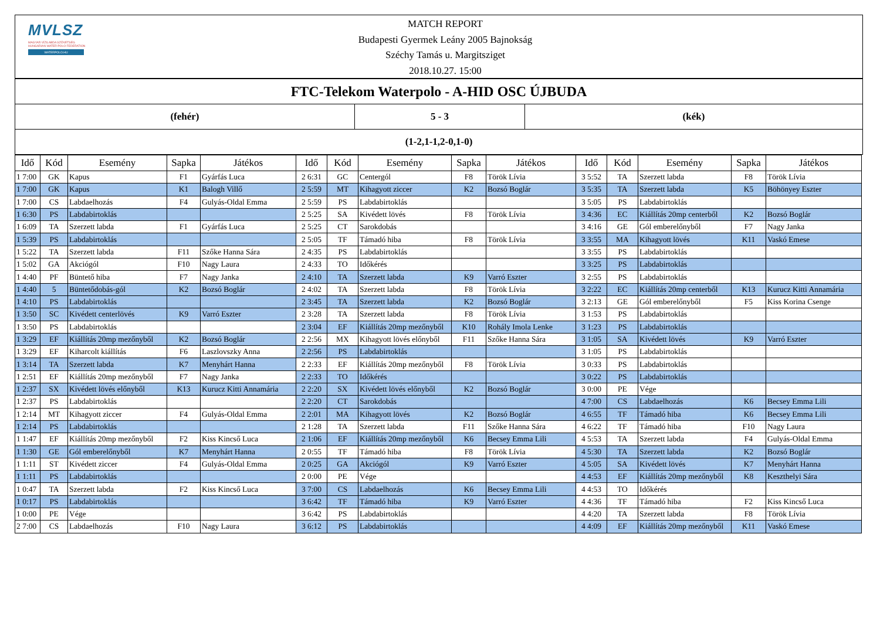MVLSZ
MAGYAR VÍZILABDA SZÖVETSÉG
HUNGARIAN WATER POLO FEDERATION
WATERPOLO.HU
MATCH REPORT
Budapesti Gyermek Leány 2005 Bajnokság
Széchy Tamás u. Margitsziget
2018.10.27. 15:00
FTC-Telekom Waterpolo - A-HID OSC ÚJBUDA
(fehér) 5 - 3 (kék)
(1-2,1-1,2-0,1-0)
| Idő | Kód | Esemény | Sapka | Játékos | Idő | Kód | Esemény | Sapka | Játékos | Idő | Kód | Esemény | Sapka | Játékos |
| --- | --- | --- | --- | --- | --- | --- | --- | --- | --- | --- | --- | --- | --- | --- |
| 1 7:00 | GK | Kapus | F1 | Gyárfás Luca | 2 6:31 | GC | Centergól | F8 | Török Lívia | 3 5:52 | TA | Szerzett labda | F8 | Török Lívia |
| 1 7:00 | GK | Kapus | K1 | Balogh Villő | 2 5:59 | MT | Kihagyott ziccer | K2 | Bozsó Boglár | 3 5:35 | TA | Szerzett labda | K5 | Böhönyey Eszter |
| 1 7:00 | CS | Labdaelhozás | F4 | Gulyás-Oldal Emma | 2 5:59 | PS | Labdabirtoklás | | | 3 5:05 | PS | Labdabirtoklás | | |
| 1 6:30 | PS | Labdabirtoklás | | | 2 5:25 | SA | Kivédett lövés | F8 | Török Lívia | 3 4:36 | EC | Kiállítás 20mp centerből | K2 | Bozsó Boglár |
| 1 6:09 | TA | Szerzett labda | F1 | Gyárfás Luca | 2 5:25 | CT | Sarokdobás | | | 3 4:16 | GE | Gól emberelőnyből | F7 | Nagy Janka |
| 1 5:39 | PS | Labdabirtoklás | | | 2 5:05 | TF | Támadó hiba | F8 | Török Lívia | 3 3:55 | MA | Kihagyott lövés | K11 | Vaskó Emese |
| 1 5:22 | TA | Szerzett labda | F11 | Szőke Hanna Sára | 2 4:35 | PS | Labdabirtoklás | | | 3 3:55 | PS | Labdabirtoklás | | |
| 1 5:02 | GA | Akciógól | F10 | Nagy Laura | 2 4:33 | TO | Időkérés | | | 3 3:25 | PS | Labdabirtoklás | | |
| 1 4:40 | PF | Büntető hiba | F7 | Nagy Janka | 2 4:10 | TA | Szerzett labda | K9 | Varró Eszter | 3 2:55 | PS | Labdabirtoklás | | |
| 1 4:40 | 5 | Büntetődobás-gól | K2 | Bozsó Boglár | 2 4:02 | TA | Szerzett labda | F8 | Török Lívia | 3 2:22 | EC | Kiállítás 20mp centerből | K13 | Kurucz Kitti Annamária |
| 1 4:10 | PS | Labdabirtoklás | | | 2 3:45 | TA | Szerzett labda | K2 | Bozsó Boglár | 3 2:13 | GE | Gól emberelőnyből | F5 | Kiss Korina Csenge |
| 1 3:50 | SC | Kivédett centerlövés | K9 | Varró Eszter | 2 3:28 | TA | Szerzett labda | F8 | Török Lívia | 3 1:53 | PS | Labdabirtoklás | | |
| 1 3:50 | PS | Labdabirtoklás | | | 2 3:04 | EF | Kiállítás 20mp mezőnyből | K10 | Rohály Imola Lenke | 3 1:23 | PS | Labdabirtoklás | | |
| 1 3:29 | EF | Kiállítás 20mp mezőnyből | K2 | Bozsó Boglár | 2 2:56 | MX | Kihagyott lövés előnyből | F11 | Szőke Hanna Sára | 3 1:05 | SA | Kivédett lövés | K9 | Varró Eszter |
| 1 3:29 | EF | Kiharcolt kiállítás | F6 | Laszlovszky Anna | 2 2:56 | PS | Labdabirtoklás | | | 3 1:05 | PS | Labdabirtoklás | | |
| 1 3:14 | TA | Szerzett labda | K7 | Menyhárt Hanna | 2 2:33 | EF | Kiállítás 20mp mezőnyből | F8 | Török Lívia | 3 0:33 | PS | Labdabirtoklás | | |
| 1 2:51 | EF | Kiállítás 20mp mezőnyből | F7 | Nagy Janka | 2 2:33 | TO | Időkérés | | | 3 0:22 | PS | Labdabirtoklás | | |
| 1 2:37 | SX | Kivédett lövés előnyből | K13 | Kurucz Kitti Annamária | 2 2:20 | SX | Kivédett lövés előnyből | K2 | Bozsó Boglár | 3 0:00 | PE | Vége | | |
| 1 2:37 | PS | Labdabirtoklás | | | 2 2:20 | CT | Sarokdobás | | | 4 7:00 | CS | Labdaelhozás | K6 | Becsey Emma Lili |
| 1 2:14 | MT | Kihagyott ziccer | F4 | Gulyás-Oldal Emma | 2 2:01 | MA | Kihagyott lövés | K2 | Bozsó Boglár | 4 6:55 | TF | Támadó hiba | K6 | Becsey Emma Lili |
| 1 2:14 | PS | Labdabirtoklás | | | 2 1:28 | TA | Szerzett labda | F11 | Szőke Hanna Sára | 4 6:22 | TF | Támadó hiba | F10 | Nagy Laura |
| 1 1:47 | EF | Kiállítás 20mp mezőnyből | F2 | Kiss Kincső Luca | 2 1:06 | EF | Kiállítás 20mp mezőnyből | K6 | Becsey Emma Lili | 4 5:53 | TA | Szerzett labda | F4 | Gulyás-Oldal Emma |
| 1 1:30 | GE | Gól emberelőnyből | K7 | Menyhárt Hanna | 2 0:55 | TF | Támadó hiba | F8 | Török Lívia | 4 5:30 | TA | Szerzett labda | K2 | Bozsó Boglár |
| 1 1:11 | ST | Kivédett ziccer | F4 | Gulyás-Oldal Emma | 2 0:25 | GA | Akciógól | K9 | Varró Eszter | 4 5:05 | SA | Kivédett lövés | K7 | Menyhárt Hanna |
| 1 1:11 | PS | Labdabirtoklás | | | 2 0:00 | PE | Vége | | | 4 4:53 | EF | Kiállítás 20mp mezőnyből | K8 | Keszthelyi Sára |
| 1 0:47 | TA | Szerzett labda | F2 | Kiss Kincső Luca | 3 7:00 | CS | Labdaelhozás | K6 | Becsey Emma Lili | 4 4:53 | TO | Időkérés | | |
| 1 0:17 | PS | Labdabirtoklás | | | 3 6:42 | TF | Támadó hiba | K9 | Varró Eszter | 4 4:36 | TF | Támadó hiba | F2 | Kiss Kincső Luca |
| 1 0:00 | PE | Vége | | | 3 6:42 | PS | Labdabirtoklás | | | 4 4:20 | TA | Szerzett labda | F8 | Török Lívia |
| 2 7:00 | CS | Labdaelhozás | F10 | Nagy Laura | 3 6:12 | PS | Labdabirtoklás | | | 4 4:09 | EF | Kiállítás 20mp mezőnyből | K11 | Vaskó Emese |